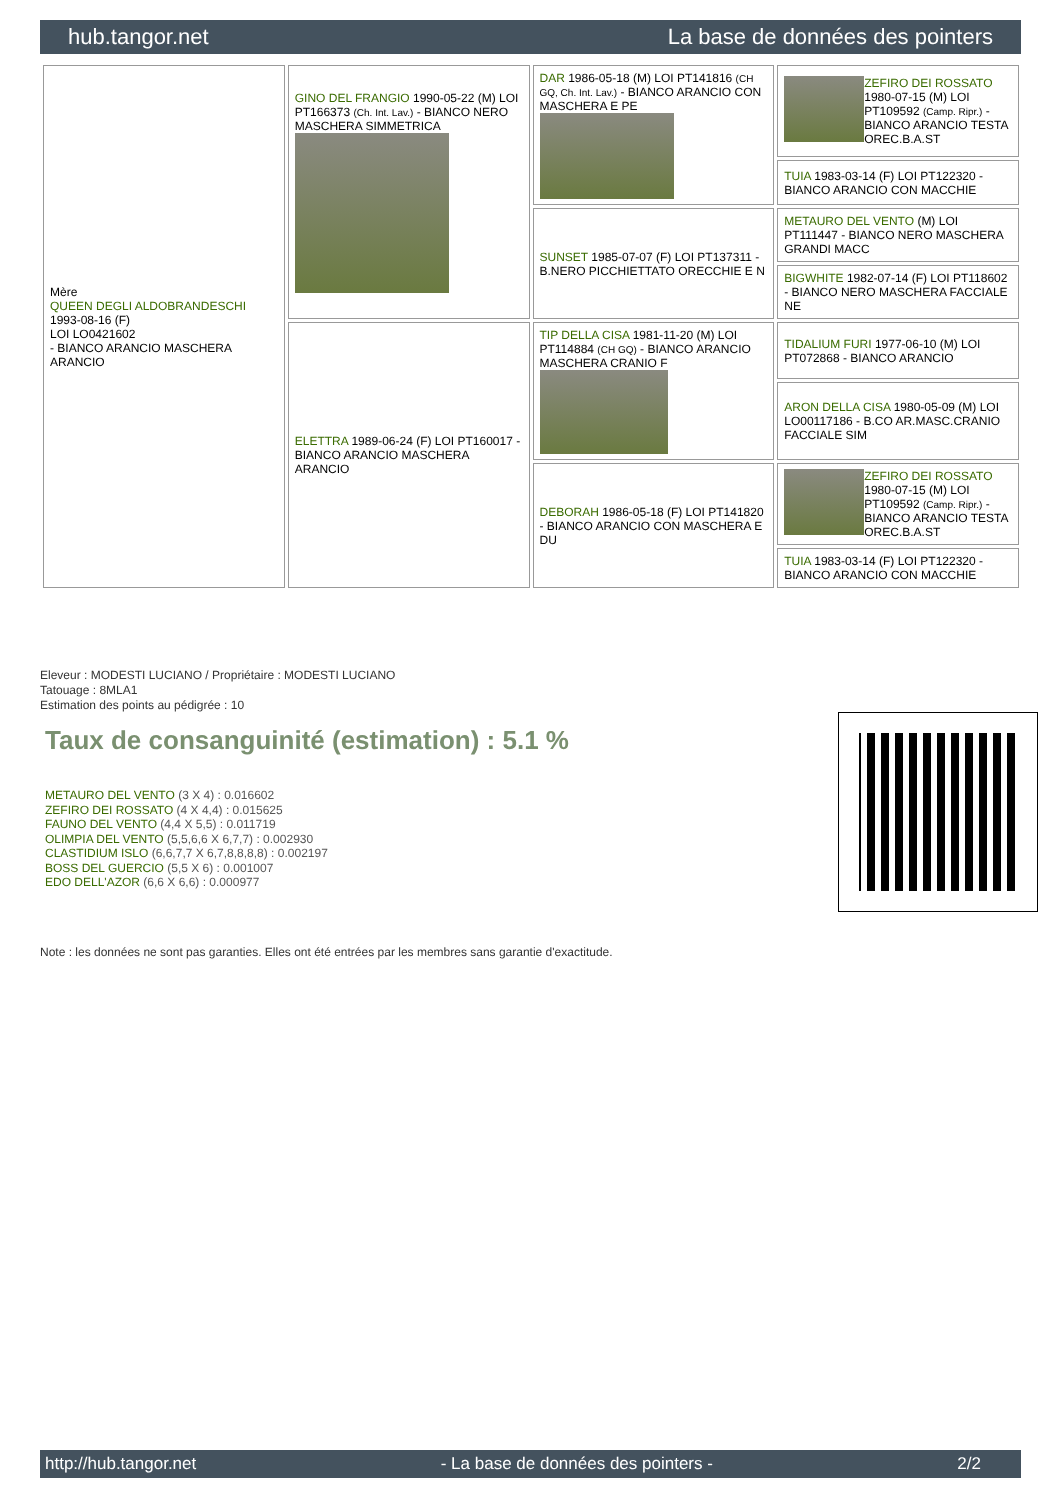hub.tangor.net La base de données des pointers
| Mère QUEEN DEGLI ALDOBRANDESCHI 1993-08-16 (F) LOI LO0421602 - BIANCO ARANCIO MASCHERA ARANCIO | GINO DEL FRANGIO 1990-05-22 (M) LOI PT166373 (Ch. Int. Lav.) - BIANCO NERO MASCHERA SIMMETRICA | DAR 1986-05-18 (M) LOI PT141816 (CH GQ, Ch. Int. Lav.) - BIANCO ARANCIO CON MASCHERA E PE | ZEFIRO DEI ROSSATO 1980-07-15 (M) LOI PT109592 (Camp. Ripr.) - BIANCO ARANCIO TESTA OREC.B.A.ST |
| | | | TUIA 1983-03-14 (F) LOI PT122320 - BIANCO ARANCIO CON MACCHIE |
| | | SUNSET 1985-07-07 (F) LOI PT137311 - B.NERO PICCHIETTATO ORECCHIE E N | METAURO DEL VENTO (M) LOI PT111447 - BIANCO NERO MASCHERA GRANDI MACC |
| | | | BIGWHITE 1982-07-14 (F) LOI PT118602 - BIANCO NERO MASCHERA FACCIALE NE |
| | ELETTRA 1989-06-24 (F) LOI PT160017 - BIANCO ARANCIO MASCHERA ARANCIO | TIP DELLA CISA 1981-11-20 (M) LOI PT114884 (CH GQ) - BIANCO ARANCIO MASCHERA CRANIO F | TIDALIUM FURI 1977-06-10 (M) LOI PT072868 - BIANCO ARANCIO |
| | | | ARON DELLA CISA 1980-05-09 (M) LOI LO00117186 - B.CO AR.MASC.CRANIO FACCIALE SIM |
| | | DEBORAH 1986-05-18 (F) LOI PT141820 - BIANCO ARANCIO CON MASCHERA E DU | ZEFIRO DEI ROSSATO 1980-07-15 (M) LOI PT109592 (Camp. Ripr.) - BIANCO ARANCIO TESTA OREC.B.A.ST |
| | | | TUIA 1983-03-14 (F) LOI PT122320 - BIANCO ARANCIO CON MACCHIE |
Eleveur : MODESTI LUCIANO / Propriétaire : MODESTI LUCIANO
Tatouage : 8MLA1
Estimation des points au pédigrée : 10
Taux de consanguinité (estimation) : 5.1 %
METAURO DEL VENTO (3 X 4) : 0.016602
ZEFIRO DEI ROSSATO (4 X 4,4) : 0.015625
FAUNO DEL VENTO (4,4 X 5,5) : 0.011719
OLIMPIA DEL VENTO (5,5,6,6 X 6,7,7) : 0.002930
CLASTIDIUM ISLO (6,6,7,7 X 6,7,8,8,8,8) : 0.002197
BOSS DEL GUERCIO (5,5 X 6) : 0.001007
EDO DELL'AZOR (6,6 X 6,6) : 0.000977
Note : les données ne sont pas garanties. Elles ont été entrées par les membres sans garantie d'exactitude.
http://hub.tangor.net - La base de données des pointers - 2/2